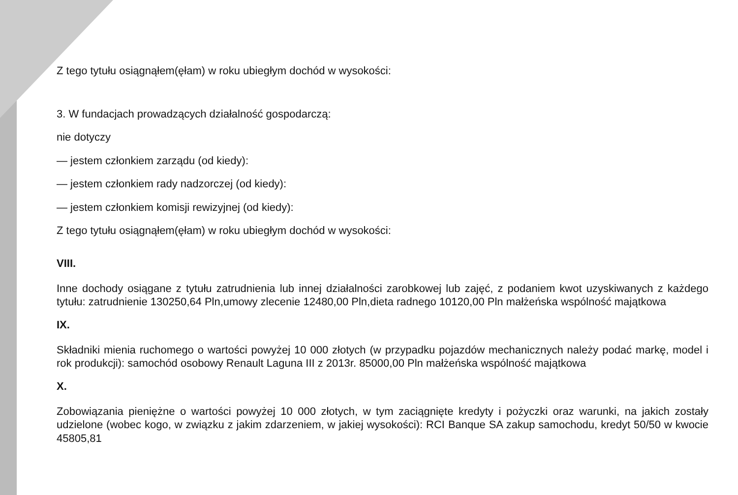Z tego tytułu osiągnąłem(ęłam) w roku ubiegłym dochód w wysokości:
3. W fundacjach prowadzących działalność gospodarczą:
nie dotyczy
— jestem członkiem zarządu (od kiedy):
— jestem członkiem rady nadzorczej (od kiedy):
— jestem członkiem komisji rewizyjnej (od kiedy):
Z tego tytułu osiągnąłem(ęłam) w roku ubiegłym dochód w wysokości:
VIII.
Inne dochody osiągane z tytułu zatrudnienia lub innej działalności zarobkowej lub zajęć, z podaniem kwot uzyskiwanych z każdego tytułu: zatrudnienie 130250,64 Pln,umowy zlecenie 12480,00 Pln,dieta radnego 10120,00 Pln małżeńska wspólność majątkowa
IX.
Składniki mienia ruchomego o wartości powyżej 10 000 złotych (w przypadku pojazdów mechanicznych należy podać markę, model i rok produkcji): samochód osobowy Renault Laguna III z 2013r. 85000,00 Pln małżeńska wspólność majątkowa
X.
Zobowiązania pieniężne o wartości powyżej 10 000 złotych, w tym zaciągnięte kredyty i pożyczki oraz warunki, na jakich zostały udzielone (wobec kogo, w związku z jakim zdarzeniem, w jakiej wysokości): RCI Banque SA zakup samochodu, kredyt 50/50 w kwocie 45805,81